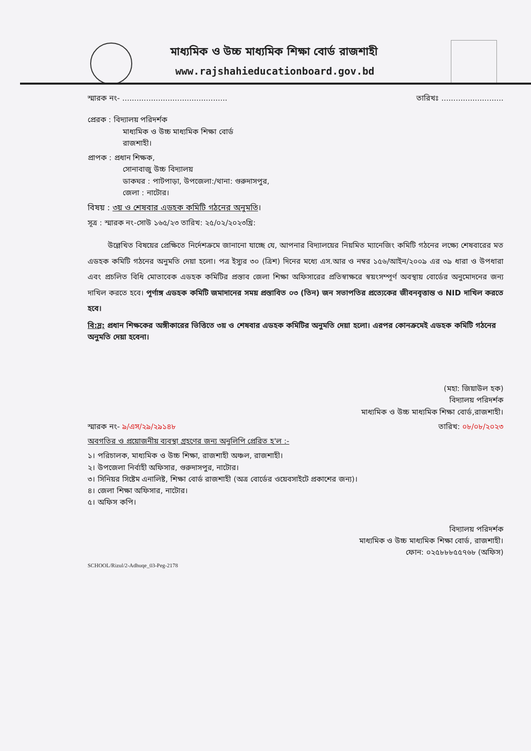মাধ্যমিক ও উচ্চ মাধ্যমিক শিক্ষা বোর্ড রাজশাহী
www.rajshahieducationboard.gov.bd
স্মারক নং- ............................................ তারিখঃ ..........................
প্রেরক : বিদ্যালয় পরিদর্শক
মাধ্যমিক ও উচ্চ মাধ্যমিক শিক্ষা বোর্ড
রাজশাহী।
প্রাপক : প্রধান শিক্ষক,
সোনাবাজু উচ্চ বিদ্যালয়
ডাকঘর : পাটপাড়া, উপজেলা:/থানা: গুরুদাসপুর,
জেলা : নাটোর।
বিষয় : ৩য় ও শেষবার এডহক কমিটি গঠনের অনুমতি।
সূত্র : স্মারক নং-সোউ ১৬৫/২৩ তারিখ: ২৫/০২/২০২৩খ্রি:
উল্লেখিত বিষয়ের প্রেক্ষিতে নির্দেশক্রমে জানানো যাচ্ছে যে, আপনার বিদ্যালয়ের নিয়মিত ম্যানেজিং কমিটি গঠনের লক্ষ্যে শেষবারের মত এডহক কমিটি গঠনের অনুমতি দেয়া হলো। পত্র ইস্যুর ৩০ (ত্রিশ) দিনের মধ্যে এস.আর ও নম্বর ১৫৬/আইন/২০০৯ এর ৩৯ ধারা ও উপধারা এবং প্রচলিত বিধি মোতাবেক এডহক কমিটির প্রস্তাব জেলা শিক্ষা অফিসারের প্রতিস্বাক্ষরে স্বয়ংসম্পূর্ণ অবস্থায় বোর্ডের অনুমোদনের জন্য দাখিল করতে হবে। পূর্ণাঙ্গ এডহক কমিটি জমাদানের সময় প্রস্তাবিত ০৩ (তিন) জন সভাপতির প্রত্যেকের জীবনবৃত্তান্ত ও NID দাখিল করতে হবে।
বি:দ্র: প্রধান শিক্ষকের অঙ্গীকারের ভিত্তিতে ৩য় ও শেষবার এডহক কমিটির অনুমতি দেয়া হলো। এরপর কোনক্রমেই এডহক কমিটি গঠনের অনুমতি দেয়া হবেনা।
(মহা: জিয়াউল হক)
বিদ্যালয় পরিদর্শক
মাধ্যমিক ও উচ্চ মাধ্যমিক শিক্ষা বোর্ড,রাজশাহী।
স্মারক নং- ৯/এস/২৯/২৯১৪৮ তারিখ: ০৮/০৮/২০২৩
অবগতির ও প্রয়োজনীয় ব্যবস্থা গ্রহণের জন্য অনুলিপি প্রেরিত হ'ল :-
১। পরিচালক, মাধ্যমিক ও উচ্চ শিক্ষা, রাজশাহী অঞ্চল, রাজশাহী।
২। উপজেলা নির্বাহী অফিসার, গুরুদাসপুর, নাটোর।
৩। সিনিয়র সিষ্টেম এনালিষ্ট, শিক্ষা বোর্ড রাজশাহী (অত্র বোর্ডের ওয়েবসাইটে প্রকাশের জন্য)।
৪। জেলা শিক্ষা অফিসার, নাটোর।
৫। অফিস কপি।
বিদ্যালয় পরিদর্শক
মাধ্যমিক ও উচ্চ মাধ্যমিক শিক্ষা বোর্ড, রাজশাহী।
ফোন: ০২৫৮৮৮৫৫৭৬৮ (অফিস)
SCHOOL/Rizul/2-Adhuqe_03-Peg-2178